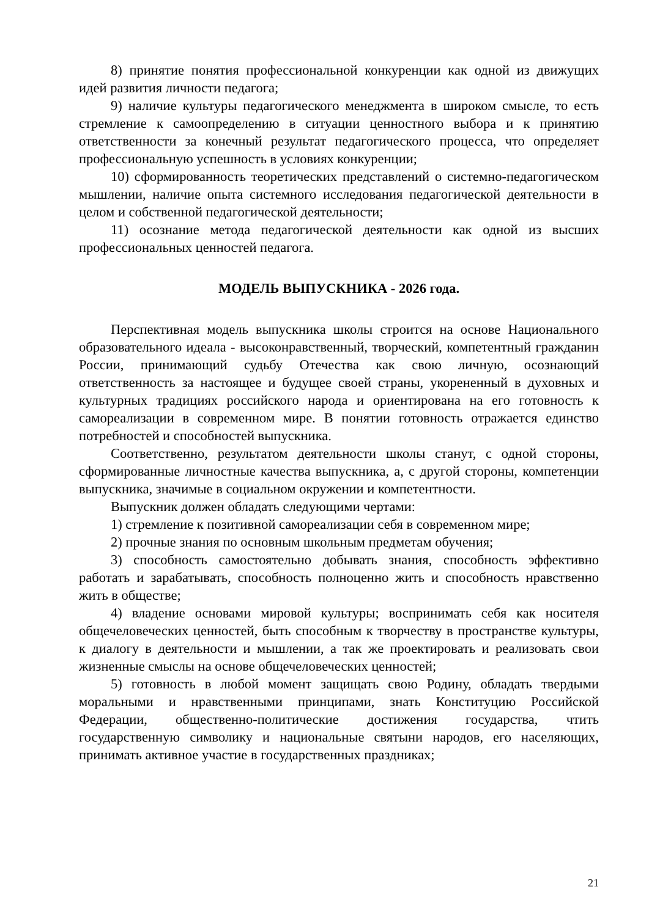8) принятие понятия профессиональной конкуренции как одной из движущих идей развития личности педагога;
9) наличие культуры педагогического менеджмента в широком смысле, то есть стремление к самоопределению в ситуации ценностного выбора и к принятию ответственности за конечный результат педагогического процесса, что определяет профессиональную успешность в условиях конкуренции;
10) сформированность теоретических представлений о системно-педагогическом мышлении, наличие опыта системного исследования педагогической деятельности в целом и собственной педагогической деятельности;
11) осознание метода педагогической деятельности как одной из высших профессиональных ценностей педагога.
МОДЕЛЬ ВЫПУСКНИКА - 2026 года.
Перспективная модель выпускника школы строится на основе Национального образовательного идеала - высоконравственный, творческий, компетентный гражданин России, принимающий судьбу Отечества как свою личную, осознающий ответственность за настоящее и будущее своей страны, укорененный в духовных и культурных традициях российского народа и ориентирована на его готовность к самореализации в современном мире. В понятии готовность отражается единство потребностей и способностей выпускника.
Соответственно, результатом деятельности школы станут, с одной стороны, сформированные личностные качества выпускника, а, с другой стороны, компетенции выпускника, значимые в социальном окружении и компетентности.
Выпускник должен обладать следующими чертами:
1) стремление к позитивной самореализации себя в современном мире;
2) прочные знания по основным школьным предметам обучения;
3) способность самостоятельно добывать знания, способность эффективно работать и зарабатывать, способность полноценно жить и способность нравственно жить в обществе;
4) владение основами мировой культуры; воспринимать себя как носителя общечеловеческих ценностей, быть способным к творчеству в пространстве культуры, к диалогу в деятельности и мышлении, а так же проектировать и реализовать свои жизненные смыслы на основе общечеловеческих ценностей;
5) готовность в любой момент защищать свою Родину, обладать твердыми моральными и нравственными принципами, знать Конституцию Российской Федерации, общественно-политические достижения государства, чтить государственную символику и национальные святыни народов, его населяющих, принимать активное участие в государственных праздниках;
21